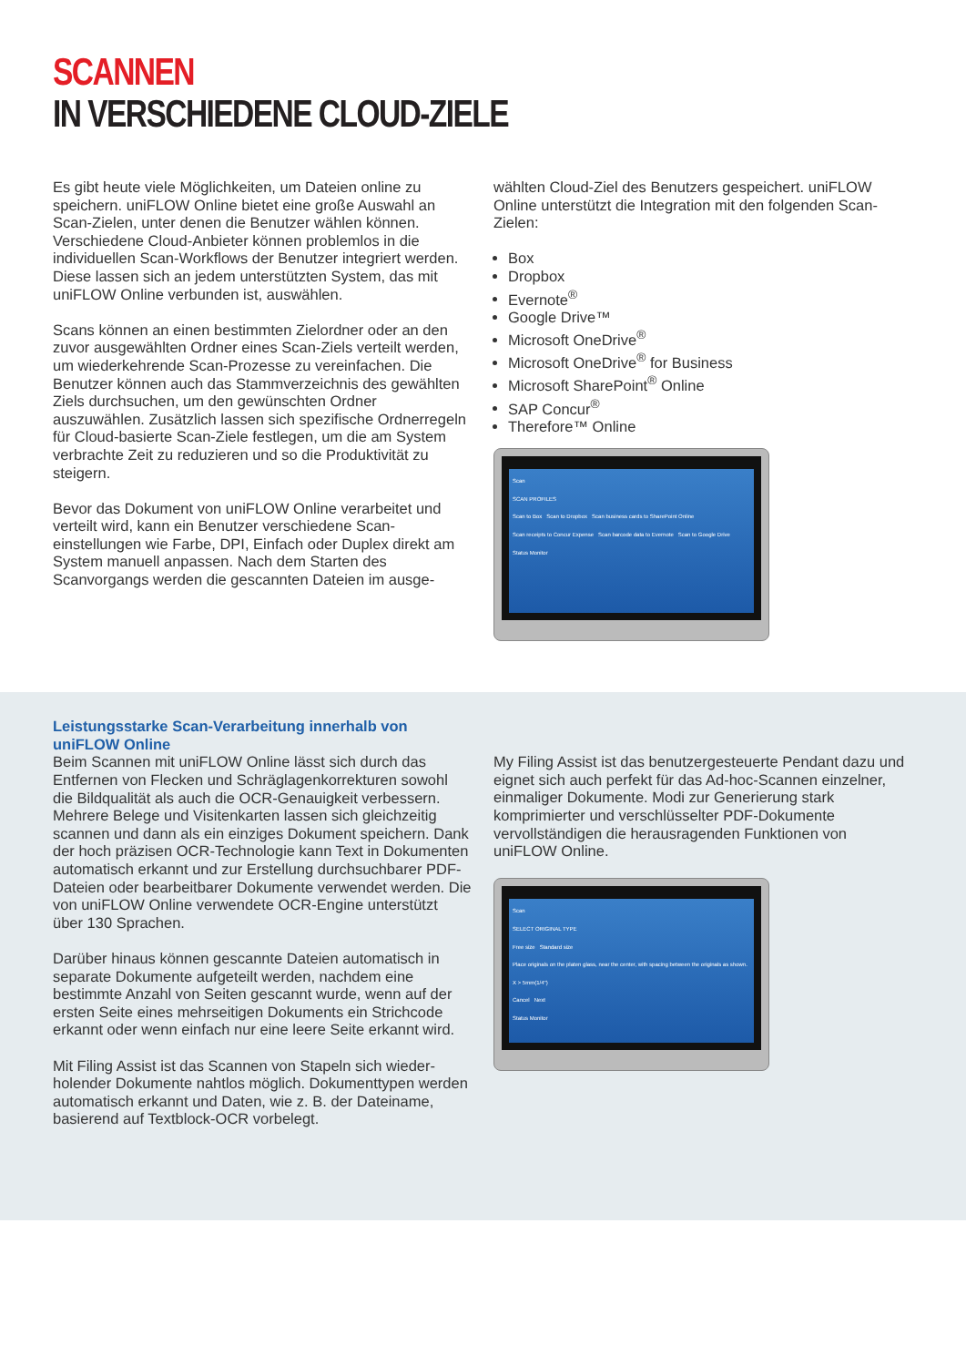SCANNEN
IN VERSCHIEDENE CLOUD-ZIELE
Es gibt heute viele Möglichkeiten, um Dateien online zu speichern. uniFLOW Online bietet eine große Auswahl an Scan-Zielen, unter denen die Benutzer wählen können. Verschiedene Cloud-Anbieter können problemlos in die individuellen Scan-Workflows der Benutzer integriert werden. Diese lassen sich an jedem unterstützten System, das mit uniFLOW Online verbunden ist, auswählen.
Scans können an einen bestimmten Zielordner oder an den zuvor ausgewählten Ordner eines Scan-Ziels verteilt werden, um wiederkehrende Scan-Prozesse zu verein­fachen. Die Benutzer können auch das Stammverzeichnis des gewählten Ziels durchsuchen, um den gewünschten Ordner auszuwählen. Zusätzlich lassen sich spezifische Ordnerregeln für Cloud-basierte Scan-Ziele festlegen, um die am System verbrachte Zeit zu reduzieren und so die Produktivität zu steigern.
Bevor das Dokument von uniFLOW Online verarbeitet und verteilt wird, kann ein Benutzer verschiedene Scan­einstellungen wie Farbe, DPI, Einfach oder Duplex direkt am System manuell anpassen. Nach dem Starten des Scanvorgangs werden die gescannten Dateien im ausge-
wählten Cloud-Ziel des Benutzers gespeichert. uniFLOW Online unterstützt die Integration mit den folgenden Scan-Zielen:
Box
Dropbox
Evernote<sup>®</sup>
Google Drive™
Microsoft OneDrive<sup>®</sup>
Microsoft OneDrive<sup>®</sup> for Business
Microsoft SharePoint<sup>®</sup> Online
SAP Concur<sup>®</sup>
Therefore™ Online
Scan
SCAN PROFILES
Scan to Box Scan to Dropbox Scan business cards to SharePoint Online
Scan receipts to Concur Expense Scan barcode data to Evernote Scan to Google Drive
Status Monitor
Leistungsstarke Scan-Verarbeitung innerhalb von uniFLOW Online
Beim Scannen mit uniFLOW Online lässt sich durch das Entfernen von Flecken und Schräglagenkorrekturen sowohl die Bildqualität als auch die OCR-Genauigkeit verbessern. Mehrere Belege und Visitenkarten lassen sich gleichzeitig scannen und dann als ein einziges Dokument speichern. Dank der hoch präzisen OCR-Technologie kann Text in Dokumenten automatisch erkannt und zur Er­stellung durchsuchbarer PDF-Dateien oder bearbeitbarer Dokumente verwendet werden. Die von uniFLOW Online verwendete OCR-Engine unterstützt über 130 Sprachen.
Darüber hinaus können gescannte Dateien automatisch in separate Dokumente aufgeteilt werden, nachdem eine bestimmte Anzahl von Seiten gescannt wurde, wenn auf der ersten Seite eines mehrseitigen Dokuments ein Strichcode erkannt oder wenn einfach nur eine leere Seite erkannt wird.
Mit Filing Assist ist das Scannen von Stapeln sich wieder­holender Dokumente nahtlos möglich. Dokumenttypen werden automatisch erkannt und Daten, wie z. B. der Dateiname, basierend auf Textblock-OCR vorbelegt.
My Filing Assist ist das benutzergesteuerte Pendant dazu und eignet sich auch perfekt für das Ad-hoc-Scannen einzelner, einmaliger Dokumente. Modi zur Generierung stark komprimierter und verschlüsselter PDF-Dokumen­te vervollständigen die herausragenden Funktionen von uniFLOW Online.
Scan
SELECT ORIGINAL TYPE
Free size Standard size
Place originals on the platen glass, near the center, with spacing between the originals as shown.
X > 5mm(1/4")
Cancel Next
Status Monitor